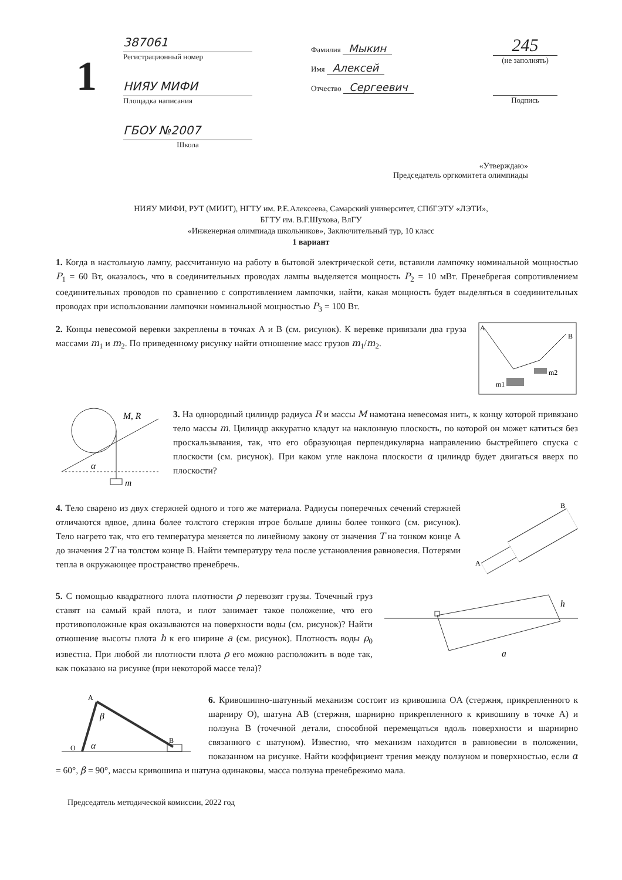1
387061
Регистрационный номер
НИЯУ МИФИ
Площадка написания
ГБОУ №2007
Школа
Фамилия Мыкин
Имя Алексей
Отчество Сергеевич
245
(не заполнять)
Подпись
«Утверждаю»
Председатель оргкомитета олимпиады
НИЯУ МИФИ, РУТ (МИИТ), НГТУ им. Р.Е.Алексеева, Самарский университет, СПбГЭТУ «ЛЭТИ»,
БГТУ им. В.Г.Шухова, ВлГУ
«Инженерная олимпиада школьников», Заключительный тур, 10 класс
1 вариант
1. Когда в настольную лампу, рассчитанную на работу в бытовой электрической сети, вставили лампочку номинальной мощностью P<sub>1</sub> = 60 Вт, оказалось, что в соединительных проводах лампы выделяется мощность P<sub>2</sub> = 10 мВт. Пренебрегая сопротивлением соединительных проводов по сравнению с сопротивлением лампочки, найти, какая мощность будет выделяться в соединительных проводах при использовании лампочки номинальной мощностью P<sub>3</sub> = 100 Вт.
A
B
m1
m2
2. Концы невесомой веревки закреплены в точках A и B (см. рисунок). К веревке привязали два груза массами m<sub>1</sub> и m<sub>2</sub>. По приведенному рисунку найти отношение масс грузов m<sub>1</sub>/m<sub>2</sub>.
M, R
α
m
3. На однородный цилиндр радиуса R и массы M намотана невесомая нить, к концу которой привязано тело массы m. Цилиндр аккуратно кладут на наклонную плоскость, по которой он может катиться без проскальзывания, так, что его образующая перпендикулярна направлению быстрейшего спуска с плоскости (см. рисунок). При каком угле наклона плоскости α цилиндр будет двигаться вверх по плоскости?
A
B
4. Тело сварено из двух стержней одного и того же материала. Радиусы поперечных сечений стержней отличаются вдвое, длина более толстого стержня втрое больше длины более тонкого (см. рисунок). Тело нагрето так, что его температура меняется по линейному закону от значения T на тонком конце A до значения 2T на толстом конце B. Найти температуру тела после установления равновесия. Потерями тепла в окружающее пространство пренебречь.
h
a
5. С помощью квадратного плота плотности ρ перевозят грузы. Точечный груз ставят на самый край плота, и плот занимает такое положение, что его противоположные края оказываются на поверхности воды (см. рисунок)? Найти отношение высоты плота h к его ширине a (см. рисунок). Плотность воды ρ<sub>0</sub> известна. При любой ли плотности плота ρ его можно расположить в воде так, как показано на рисунке (при некоторой массе тела)?
O
A
B
α
β
6. Кривошипно-шатунный механизм состоит из кривошипа OA (стержня, прикрепленного к шарниру O), шатуна AB (стержня, шарнирно прикрепленного к кривошипу в точке A) и ползуна B (точечной детали, способной перемещаться вдоль поверхности и шарнирно связанного с шатуном). Известно, что механизм находится в равновесии в положении, показанном на рисунке. Найти коэффициент трения между ползуном и поверхностью, если α = 60°, β = 90°, массы кривошипа и шатуна одинаковы, масса ползуна пренебрежимо мала.
Председатель методической комиссии, 2022 год